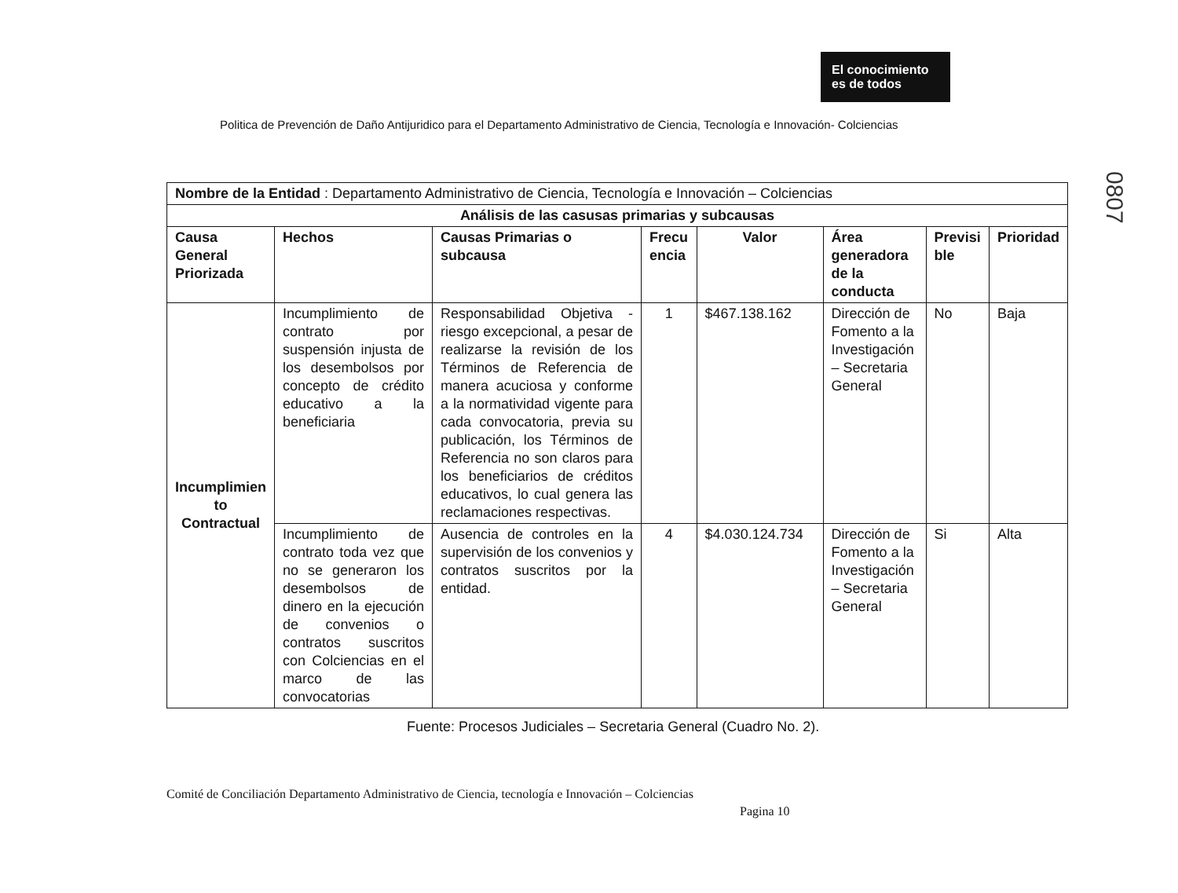El conocimiento
es de todos
Politica de Prevención de Daño Antijuridico para el Departamento Administrativo de Ciencia, Tecnología e Innovación- Colciencias
0807
| Nombre de la Entidad : Departamento Administrativo de Ciencia, Tecnología e Innovación – Colciencias | | | | | | | |
| Análisis de las casusas primarias y subcausas | | | | | | | |
| Causa General Priorizada | Hechos | Causas Primarias o subcausa | Frecu encia | Valor | Área generadora de la conducta | Previsi ble | Prioridad |
| Incumplimien to Contractual | Incumplimiento de contrato por suspensión injusta de los desembolsos por concepto de crédito educativo a la beneficiaria | Responsabilidad Objetiva - riesgo excepcional, a pesar de realizarse la revisión de los Términos de Referencia de manera acuciosa y conforme a la normatividad vigente para cada convocatoria, previa su publicación, los Términos de Referencia no son claros para los beneficiarios de créditos educativos, lo cual genera las reclamaciones respectivas. | 1 | $467.138.162 | Dirección de Fomento a la Investigación – Secretaria General | No | Baja |
| | Incumplimiento de contrato toda vez que no se generaron los desembolsos de dinero en la ejecución de convenios o contratos suscritos con Colciencias en el marco de las convocatorias | Ausencia de controles en la supervisión de los convenios y contratos suscritos por la entidad. | 4 | $4.030.124.734 | Dirección de Fomento a la Investigación – Secretaria General | Si | Alta |
Fuente: Procesos Judiciales – Secretaria General (Cuadro No. 2).
Comité de Conciliación Departamento Administrativo de Ciencia, tecnología e Innovación – Colciencias
Pagina 10